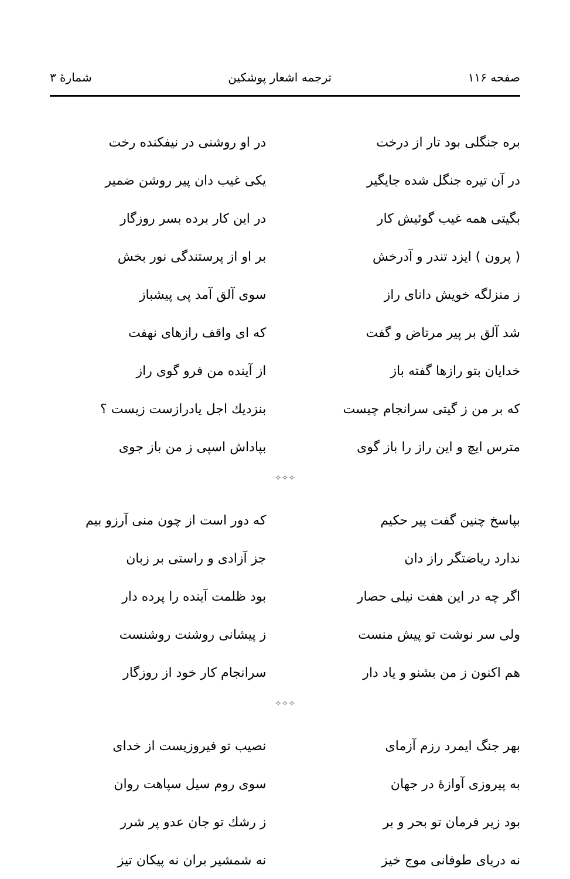صفحه ۱۱۶ ترجمه اشعار پوشکین شمارهٔ ۳
بره جنگلی بود تار از درخت در او روشنی در نیفکنده رخت
در آن تیره جنگل شده جایگیر یکی غیب دان پیر روشن ضمیر
بگیتی همه غیب گوئیش کار در این کار برده بسر روزگار
( پرون ) ایزد تندر و آدرخش بر او از پرستندگی نور بخش
ز منزلگه خویش دانای راز سوی آلق آمد پی پیشباز
شد آلق بر پیر مرتاض و گفت که ای واقف رازهای نهفت
خدایان بتو رازها گفته باز از آینده من فرو گوی راز
که بر من ز گیتی سرانجام چیست بنزدیك اجل یادرازست زیست ؟
مترس ایچ و این راز را باز گوی بپاداش اسپی ز من باز جوی
✧✧✧
بپاسخ چنین گفت پیر حکیم که دور است از چون منی آرزو بیم
ندارد ریاضتگر راز دان جز آزادی و راستی بر زبان
اگر چه در این هفت نیلی حصار بود ظلمت آینده را پرده دار
ولی سر نوشت تو پیش منست ز پیشانی روشنت روشنست
هم اکنون ز من بشنو و یاد دار سرانجام کار خود از روزگار
✧✧✧
بهر جنگ ایمرد رزم آزمای نصیب تو فیروزیست از خدای
به پیروزی آوازهٔ در جهان سوی روم سیل سپاهت روان
بود زیر فرمان تو بحر و بر ز رشك تو جان عدو پر شرر
نه دریای طوفانی موج خیز نه شمشیر بران نه پیکان تیز